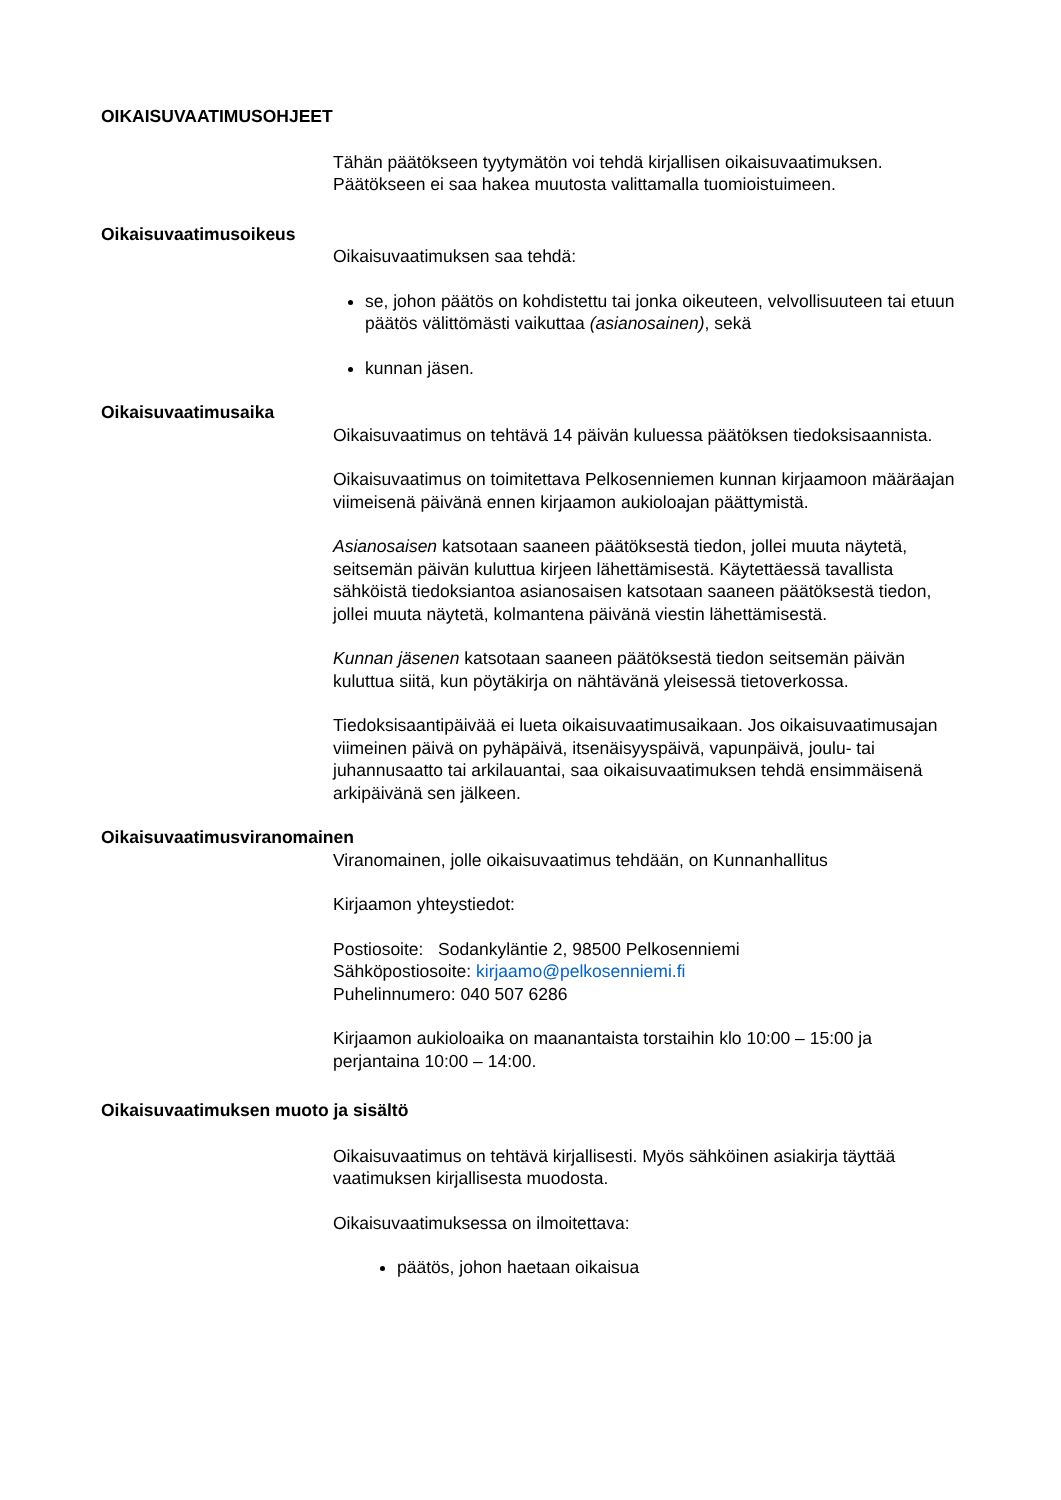OIKAISUVAATIMUSOHJEET
Tähän päätökseen tyytymätön voi tehdä kirjallisen oikaisuvaatimuksen. Päätökseen ei saa hakea muutosta valittamalla tuomioistuimeen.
Oikaisuvaatimusoikeus
Oikaisuvaatimuksen saa tehdä:
se, johon päätös on kohdistettu tai jonka oikeuteen, velvollisuuteen tai etuun päätös välittömästi vaikuttaa (asianosainen), sekä
kunnan jäsen.
Oikaisuvaatimusaika
Oikaisuvaatimus on tehtävä 14 päivän kuluessa päätöksen tiedoksisaannista.
Oikaisuvaatimus on toimitettava Pelkosenniemen kunnan kirjaamoon määräajan viimeisenä päivänä ennen kirjaamon aukioloajan päättymistä.
Asianosaisen katsotaan saaneen päätöksestä tiedon, jollei muuta näytetä, seitsemän päivän kuluttua kirjeen lähettämisestä. Käytettäessä tavallista sähköistä tiedoksiantoa asianosaisen katsotaan saaneen päätöksestä tiedon, jollei muuta näytetä, kolmantena päivänä viestin lähettämisestä.
Kunnan jäsenen katsotaan saaneen päätöksestä tiedon seitsemän päivän kuluttua siitä, kun pöytäkirja on nähtävänä yleisessä tietoverkossa.
Tiedoksisaantipäivää ei lueta oikaisuvaatimusaikaan. Jos oikaisuvaatimusajan viimeinen päivä on pyhäpäivä, itsenäisyyspäivä, vapunpäivä, joulu- tai juhannusaatto tai arkilauantai, saa oikaisuvaatimuksen tehdä ensimmäisenä arkipäivänä sen jälkeen.
Oikaisuvaatimusviranomainen
Viranomainen, jolle oikaisuvaatimus tehdään, on Kunnanhallitus
Kirjaamon yhteystiedot:
Postiosoite: Sodankyläntie 2, 98500 Pelkosenniemi
Sähköpostiosoite: kirjaamo@pelkosenniemi.fi
Puhelinnumero: 040 507 6286
Kirjaamon aukioloaika on maanantaista torstaihin klo 10:00 – 15:00 ja perjantaina 10:00 – 14:00.
Oikaisuvaatimuksen muoto ja sisältö
Oikaisuvaatimus on tehtävä kirjallisesti. Myös sähköinen asiakirja täyttää vaatimuksen kirjallisesta muodosta.
Oikaisuvaatimuksessa on ilmoitettava:
päätös, johon haetaan oikaisua